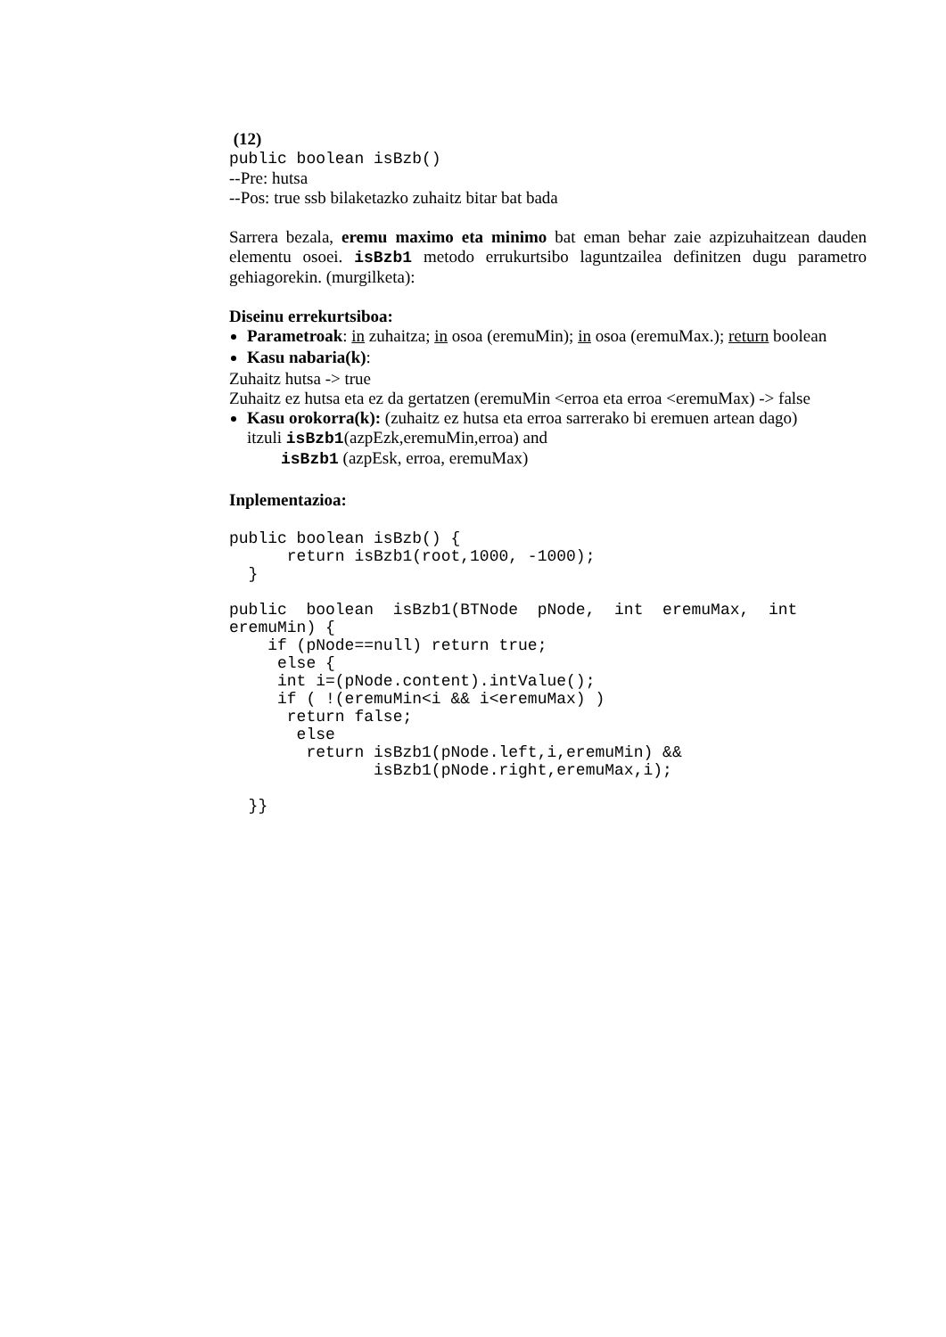(12)
public boolean isBzb()
--Pre: hutsa
--Pos: true ssb bilaketazko zuhaitz bitar bat bada
Sarrera bezala, eremu maximo eta minimo bat eman behar zaie azpizuhaitzean dauden elementu osoei. isBzb1 metodo errukurtsibo laguntzailea definitzen dugu parametro gehiagorekin. (murgilketa):
Diseinu errekurtsiboa:
Parametroak: in zuhaitza; in osoa (eremuMin); in osoa (eremuMax.); return boolean
Kasu nabaria(k):
Zuhaitz hutsa -> true
Zuhaitz ez hutsa eta ez da gertatzen (eremuMin <erroa eta erroa <eremuMax) -> false
Kasu orokorra(k): (zuhaitz ez hutsa eta erroa sarrerako bi eremuen artean dago)
itzuli isBzb1(azpEzk,eremuMin,erroa) and
isBzb1 (azpEsk, erroa, eremuMax)
Inplementazioa:
public boolean isBzb() {
      return isBzb1(root,1000, -1000);
  }

public  boolean  isBzb1(BTNode  pNode,  int  eremuMax,  int
eremuMin) {
    if (pNode==null) return true;
     else {
     int i=(pNode.content).intValue();
     if ( !(eremuMin<i && i<eremuMax) )
      return false;
       else
        return isBzb1(pNode.left,i,eremuMin) &&
               isBzb1(pNode.right,eremuMax,i);

  }}